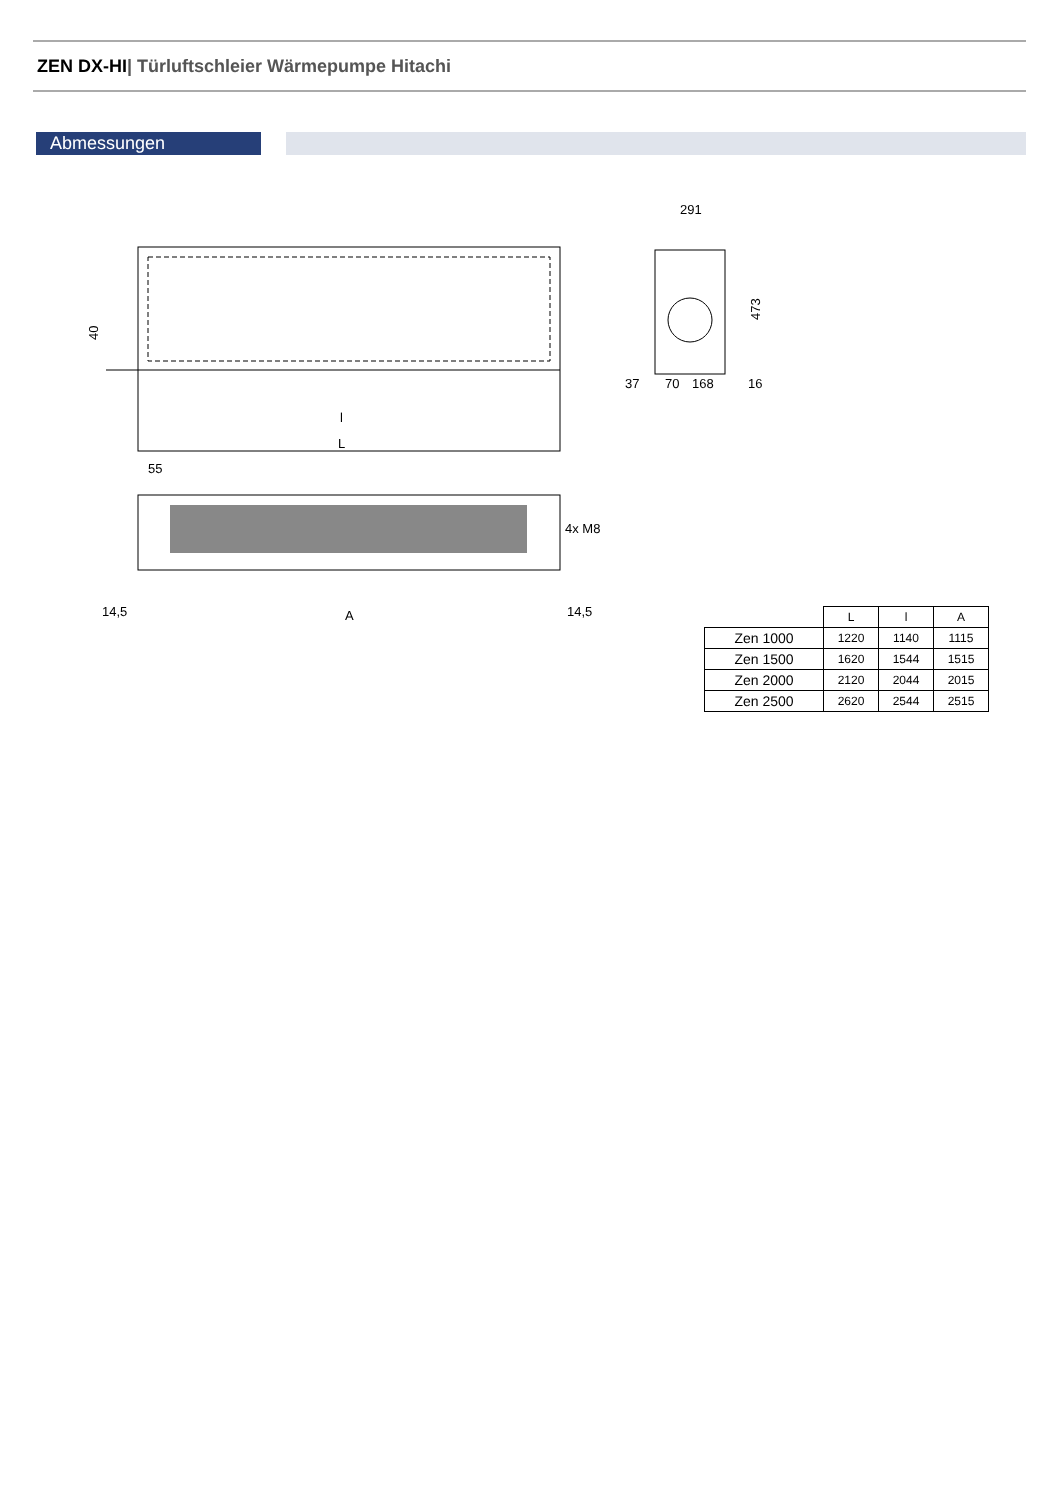ZEN DX-HI| Türluftschleier Wärmepumpe Hitachi
Abmessungen
l
L
40
4x M8
A
14,5
14,5
55
291
37
70
168
16
473
| | L | l | A |
| --- | --- | --- | --- |
| Zen 1000 | 1220 | 1140 | 1115 |
| Zen 1500 | 1620 | 1544 | 1515 |
| Zen 2000 | 2120 | 2044 | 2015 |
| Zen 2500 | 2620 | 2544 | 2515 |